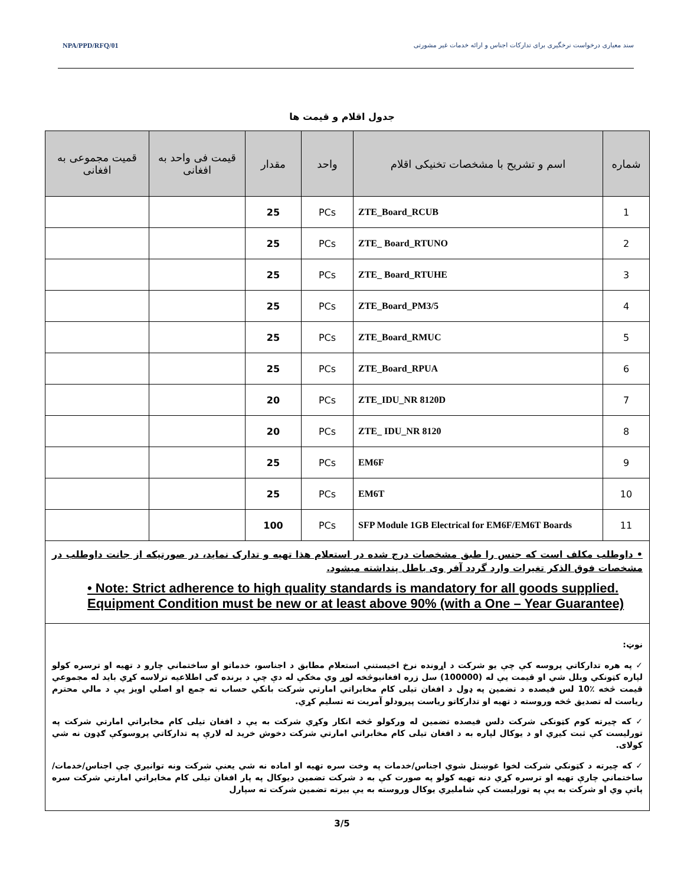سند معیاری درخواست نرخگیری برای تدارکات اجناس و ارائه خدمات غیر مشورتی NPA/PPD/RFQ/01
جدول اقلام و قیمت ها
| شماره | اسم و تشریح با مشخصات تخنیکی اقلام | واحد | مقدار | قیمت فی واحد به افغانی | قمیت مجموعی به افغانی |
| --- | --- | --- | --- | --- | --- |
| 1 | ZTE_Board_RCUB | PCs | 25 | | |
| 2 | ZTE_ Board_RTUNO | PCs | 25 | | |
| 3 | ZTE_ Board_RTUHE | PCs | 25 | | |
| 4 | ZTE_Board_PM3/5 | PCs | 25 | | |
| 5 | ZTE_Board_RMUC | PCs | 25 | | |
| 6 | ZTE_Board_RPUA | PCs | 25 | | |
| 7 | ZTE_IDU_NR 8120D | PCs | 20 | | |
| 8 | ZTE_ IDU_NR 8120 | PCs | 20 | | |
| 9 | EM6F | PCs | 25 | | |
| 10 | EM6T | PCs | 25 | | |
| 11 | SFP Module 1GB Electrical for EM6F/EM6T Boards | PCs | 100 | | |
| • داوطلب مکلف است که جنس را طبق مشخصات درج شده در استعلام هذا تهیه و تدارک نماید، در صورتیکه از جانت داوطلب در مشخصات فوق الذکر تغیرات وارد گردد آفر وی باطل پنداشته میشود. • Note: Strict adherence to high quality standards is mandatory for all goods supplied. Equipment Condition must be new or at least above 90% (with a One – Year Guarantee) | | | | | |
| نوټ: ✓ په هره تدارکاتي پروسه کې چې یو شرکت د اړونده نرخ اخیستنې استعلام مطابق د اجناسو، خدماتو او ساختماني چارو د تهیه او ترسره کولو لپاره کټونکي وبلل شي او قیمت یې له (100000) سل زره افغانیوڅخه لوړ وي مخکې له دې چې د برنده ګی اطلاعیه ترلاسه کړي باید له مجموعي قیمت څخه ٪10 لس فیصده د تضمین په ډول د افغان تیلی کام مخابراتي امارتي شرکت بانکي حساب ته جمع او اصلي اویز یې د مالي محترم ریاست له تصدیق څخه وروسته د تهیه او تدارکاتو ریاست پیرودلو آمریت ته تسلیم کړي. ✓ که چیرته کوم کټونکی شرکت دلس فیصده تضمین له ورکولو څخه انکار وکړي شرکت به یې د افغان تیلی کام مخابراتي امارتي شرکت په تورلیست کې ثبت کیږي او د یوکال لپاره به د افغان تیلی کام مخابراتي امارتي شرکت دخوش خرید له لارې په تدارکاتي پروسوکې ګډون نه شي کولای. ✓ که چیرته د کټونکي شرکت لخوا غوښتل شوي اجناس/خدمات په وخت سره تهیه او اماده نه شي یعنې شرکت ونه توانیږي چې اجناس/خدمات/ساختماني چارې تهیه او ترسره کړي دنه تهیه کولو په صورت کې به د شرکت تضمین دیوکال په پار افغان تیلی کام مخابراتي امارتي شرکت سره پاتې وي او شرکت به یې په تورلیست کې شامليږي یوکال وروسته به یې بیرته تضمین شرکت ته سپارل | | | | | |
3/5